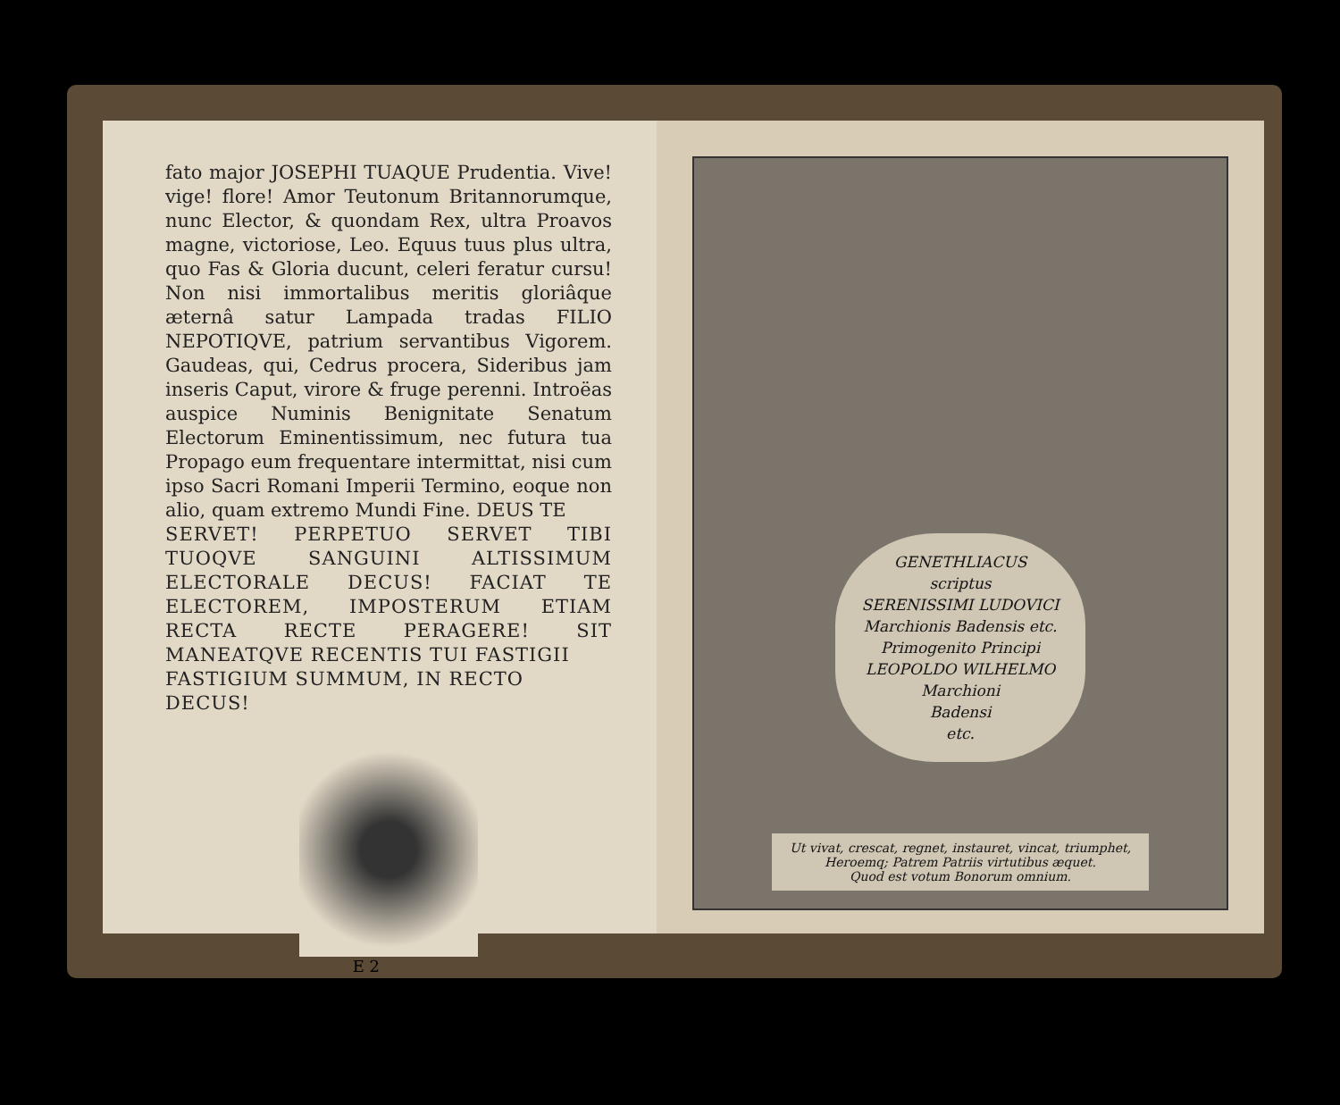fato major JOSEPHI TUAQUE Prudentia. Vive! vige! flore! Amor Teutonum Britannorumque, nunc Elector, & quondam Rex, ultra Proavos magne, victoriose, Leo. Equus tuus plus ultra, quo Fas & Gloria ducunt, celeri feratur cursu! Non nisi immortalibus meritis gloriâque æternâ satur Lampada tradas FILIO NEPOTIQVE, patrium servantibus Vigorem. Gaudeas, qui, Cedrus procera, Sideribus jam inseris Caput, virore & fruge perenni. Introëas auspice Numinis Benignitate Senatum Electorum Eminentissimum, nec futura tua Propago eum frequentare intermittat, nisi cum ipso Sacri Romani Imperii Termino, eoque non alio, quam extremo Mundi Fine. DEUS TE
SERVET! PERPETUO SERVET TIBI TUOQVE SANGUINI ALTISSIMUM ELECTORALE DECUS! FACIAT TE ELECTOREM, IMPOSTERUM ETIAM RECTA RECTE PERAGERE! SIT MANEATQVE RECENTIS TUI FASTIGII
FASTIGIUM SUMMUM, IN RECTO
DECUS!
E 2
GENETHLIACUS
scriptus
SERENISSIMI LUDOVICI
Marchionis Badensis etc.
Primogenito Principi
LEOPOLDO WILHELMO
Marchioni
Badensi
etc.
Ut vivat, crescat, regnet, instauret, vincat, triumphet,
Heroemq; Patrem Patriis virtutibus æquet.
Quod est votum Bonorum omnium.